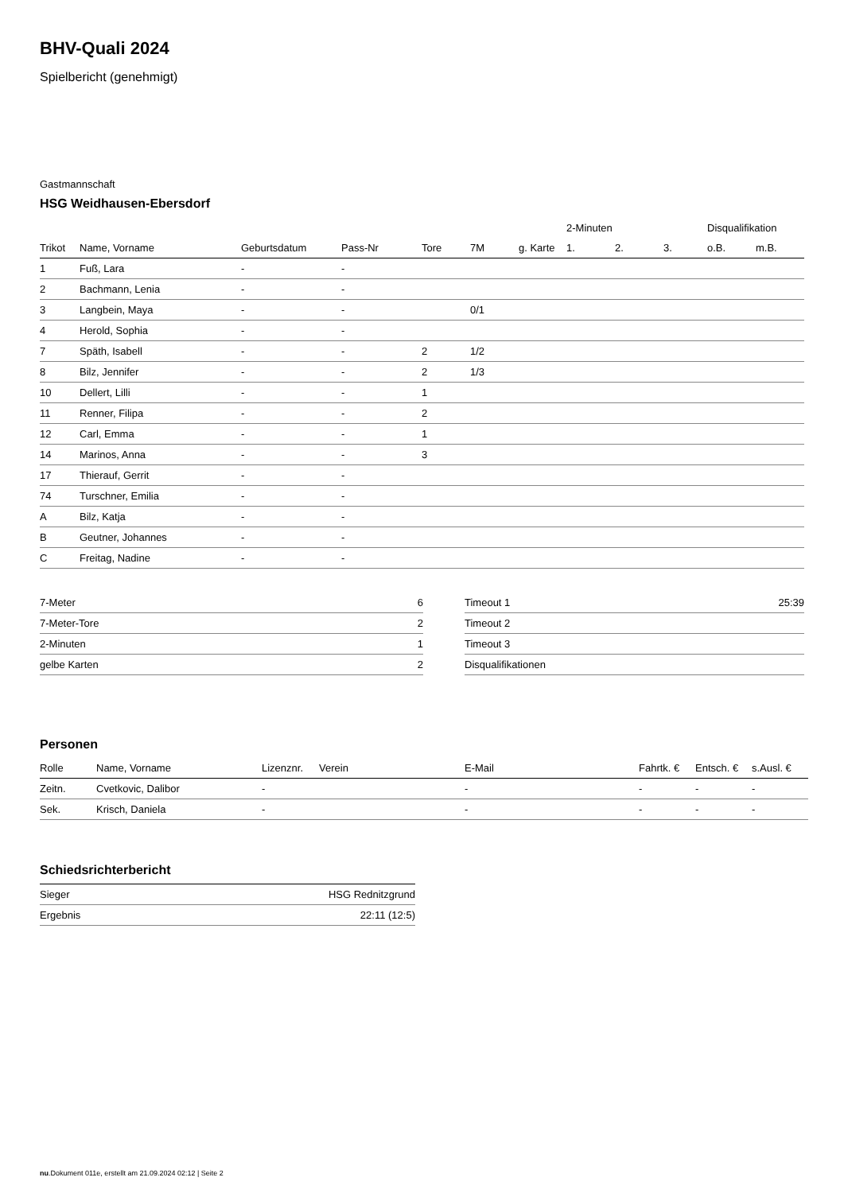BHV-Quali 2024
Spielbericht (genehmigt)
Gastmannschaft
HSG Weidhausen-Ebersdorf
| | | | | | | | 2-Minuten | | | Disqualifikation | |
| Trikot | Name, Vorname | Geburtsdatum | Pass-Nr | Tore | 7M | g. Karte | 1. | 2. | 3. | o.B. | m.B. |
| 1 | Fuß, Lara | - | - | | | | | | | | |
| 2 | Bachmann, Lenia | - | - | | | | | | | | |
| 3 | Langbein, Maya | - | - | | 0/1 | | | | | | |
| 4 | Herold, Sophia | - | - | | | | | | | | |
| 7 | Späth, Isabell | - | - | 2 | 1/2 | | | | | | |
| 8 | Bilz, Jennifer | - | - | 2 | 1/3 | | | | | | |
| 10 | Dellert, Lilli | - | - | 1 | | | | | | | |
| 11 | Renner, Filipa | - | - | 2 | | | | | | | |
| 12 | Carl, Emma | - | - | 1 | | | | | | | |
| 14 | Marinos, Anna | - | - | 3 | | | | | | | |
| 17 | Thierauf, Gerrit | - | - | | | | | | | | |
| 74 | Turschner, Emilia | - | - | | | | | | | | |
| A | Bilz, Katja | - | - | | | | | | | | |
| B | Geutner, Johannes | - | - | | | | | | | | |
| C | Freitag, Nadine | - | - | | | | | | | | |
| 7-Meter | 6 |
| 7-Meter-Tore | 2 |
| 2-Minuten | 1 |
| gelbe Karten | 2 |
| Timeout 1 | 25:39 |
| Timeout 2 | |
| Timeout 3 | |
| Disqualifikationen | |
Personen
| Rolle | Name, Vorname | Lizenznr. | Verein | E-Mail | Fahrtk. € | Entsch. € | s.Ausl. € |
| --- | --- | --- | --- | --- | --- | --- | --- |
| Zeitn. | Cvetkovic, Dalibor | - | | - | - | - | - |
| Sek. | Krisch, Daniela | - | | - | - | - | - |
Schiedsrichterbericht
| Sieger | HSG Rednitzgrund |
| Ergebnis | 22:11 (12:5) |
nu.Dokument 011e, erstellt am 21.09.2024 02:12 | Seite 2